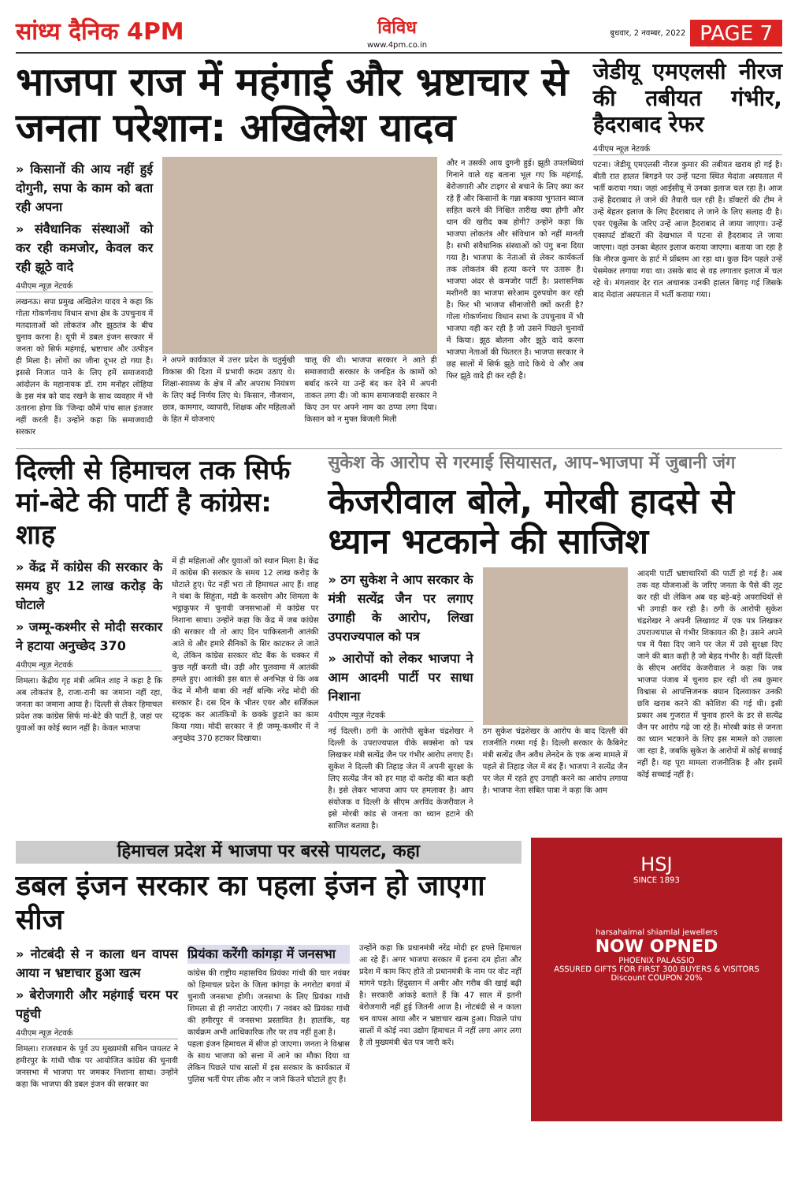सांध्य दैनिक 4PM
विविध
www.4pm.co.in
बुधवार, 2 नवम्बर, 2022 PAGE 7
भाजपा राज में महंगाई और भ्रष्टाचार से जनता परेशान: अखिलेश यादव
» किसानों की आय नहीं हुई दोगुनी, सपा के काम को बता रही अपना
» संवैधानिक संस्थाओं को कर रही कमजोर, केवल कर रही झूठे वादे
4पीएम न्यूज़ नेटवर्क
लखनऊ। सपा प्रमुख अखिलेश यादव ने कहा कि गोला गोकर्णनाथ विधान सभा क्षेत्र के उपचुनाव में मतदाताओं को लोकतंत्र और झूठतंत्र के बीच चुनाव करना है। यूपी में डबल इंजन सरकार में जनता को सिर्फ महंगाई, भ्रष्टाचार और उत्पीड़न ही मिला है। लोगों का जीना दूभर हो गया है। इससे निजात पाने के लिए हमें समाजवादी आंदोलन के महानायक डॉ. राम मनोहर लोहिया के इस मंत्र को याद रखने के साथ व्यवहार में भी उतारना होगा कि 'जिन्दा कौमें पांच साल इंतजार नहीं करती हैं। उन्होंने कहा कि समाजवादी सरकार
ने अपने कार्यकाल में उत्तर प्रदेश के चतुर्मुखी विकास की दिशा में प्रभावी कदम उठाए थे। शिक्षा-स्वास्थ्य के क्षेत्र में और अपराध नियंत्रण के लिए कई निर्णय लिए थे। किसान, नौजवान, छात्र, कामगार, व्यापारी, शिक्षक और महिलाओं के हित में योजनाएं
चालू की थी। भाजपा सरकार ने आते ही समाजवादी सरकार के जनहित के कामों को बर्बाद करने या उन्हें बंद कर देने में अपनी ताकत लगा दी। जो काम समाजवादी सरकार ने किए उन पर अपने नाम का ठप्पा लगा दिया। किसान को न मुफ्त बिजली मिली
और न उसकी आय दुगनी हुई। झूठी उपलब्धियां गिनाने वाले यह बताना भूल गए कि महंगाई, बेरोजगारी और टाइगर से बचाने के लिए क्या कर रहे हैं और किसानों के गन्ना बकाया भुगतान ब्याज सहित करने की निश्चित तारीख क्या होगी और धान की खरीद कब होगी? उन्होंने कहा कि भाजपा लोकतंत्र और संविधान को नहीं मानती है। सभी संवैधानिक संस्थाओं को पंगु बना दिया गया है। भाजपा के नेताओं से लेकर कार्यकर्ता तक लोकतंत्र की हत्या करने पर उतारू है। भाजपा अंदर से कमजोर पार्टी है। प्रशासनिक मशीनरी का भाजपा सरेआम दुरुपयोग कर रही है। फिर भी भाजपा सीनाजोरी क्यों करती है? गोला गोकर्णनाथ विधान सभा के उपचुनाव में भी भाजपा वही कर रही है जो उसने पिछले चुनावों में किया। झूठ बोलना और झूठे वादे करना भाजपा नेताओं की फितरत है। भाजपा सरकार ने छह सालों में सिर्फ झूठे वादे किये थे और अब फिर झूठे वादे ही कर रही है।
जेडीयू एमएलसी नीरज की तबीयत गंभीर, हैदराबाद रेफर
4पीएम न्यूज़ नेटवर्क
पटना। जेडीयू एमएलसी नीरज कुमार की तबीयत खराब हो गई है। बीती रात हालत बिगड़ने पर उन्हें पटना स्थित मेदांता अस्पताल में भर्ती कराया गया। जहां आईसीयू में उनका इलाज चल रहा है। आज उन्हें हैदराबाद ले जाने की तैयारी चल रही है। डॉक्टरों की टीम ने उन्हें बेहतर इलाज के लिए हैदराबाद ले जाने के लिए सलाह दी है। एयर एंबुलेंस के जरिए उन्हें आज हैदराबाद ले जाया जाएगा। उन्हें एक्सपर्ट डॉक्टरों की देखभाल में पटना से हैदराबाद ले जाया जाएगा। वहां उनका बेहतर इलाज कराया जाएगा। बताया जा रहा है कि नीरज कुमार के हार्ट में प्रॉब्लम आ रहा था। कुछ दिन पहले उन्हें पेसमेकर लगाया गया था। उसके बाद से वह लगातार इलाज में चल रहे थे। मंगलवार देर रात अचानक उनकी हालत बिगड़ गई जिसके बाद मेदांता अस्पताल में भर्ती कराया गया।
दिल्ली से हिमाचल तक सिर्फ मां-बेटे की पार्टी है कांग्रेस: शाह
» केंद्र में कांग्रेस की सरकार के समय हुए 12 लाख करोड़ के घोटाले
» जम्मू-कश्मीर से मोदी सरकार ने हटाया अनुच्छेद 370
4पीएम न्यूज़ नेटवर्क
शिमला। केंद्रीय गृह मंत्री अमित शाह ने कहा है कि अब लोकतंत्र है, राजा-रानी का जमाना नहीं रहा, जनता का जमाना आया है। दिल्ली से लेकर हिमाचल प्रदेश तक कांग्रेस सिर्फ मां-बेटे की पार्टी है, जहां पर युवाओं का कोई स्थान नहीं है। केवल भाजपा
में ही महिलाओं और युवाओं को स्थान मिला है। केंद्र में कांग्रेस की सरकार के समय 12 लाख करोड़ के घोटाले हुए। पेट नहीं भरा तो हिमाचल आए हैं। शाह ने चंबा के सिहुंता, मंडी के करसोग और शिमला के भट्ठाकुफर में चुनावी जनसभाओं में कांग्रेस पर निशाना साधा। उन्होंने कहा कि केंद्र में जब कांग्रेस की सरकार थी तो आए दिन पाकिस्तानी आतंकी आते थे और हमारे सैनिकों के सिर काटकर ले जाते थे, लेकिन कांग्रेस सरकार वोट बैंक के चक्कर में कुछ नहीं करती थी। उड़ी और पुलवामा में आतंकी हमले हुए। आतंकी इस बात से अनभिज्ञ थे कि अब केंद्र में मौनी बाबा की नहीं बल्कि नरेंद्र मोदी की सरकार है। दस दिन के भीतर एयर और सर्जिकल स्ट्राइक कर आतंकियों के छक्के छुड़ाने का काम किया गया। मोदी सरकार ने ही जम्मू-कश्मीर में ने अनुच्छेद 370 हटाकर दिखाया।
सुकेश के आरोप से गरमाई सियासत, आप-भाजपा में जुबानी जंग
केजरीवाल बोले, मोरबी हादसे से ध्यान भटकाने की साजिश
» ठग सुकेश ने आप सरकार के मंत्री सत्येंद्र जैन पर लगाए उगाही के आरोप, लिखा उपराज्यपाल को पत्र
» आरोपों को लेकर भाजपा ने आम आदमी पार्टी पर साधा निशाना
4पीएम न्यूज़ नेटवर्क
नई दिल्ली। ठगी के आरोपी सुकेश चंद्रशेखर ने दिल्ली के उपराज्यपाल वीके सक्सेना को पत्र लिखकर मंत्री सत्येंद्र जैन पर गंभीर आरोप लगाए हैं। सुकेश ने दिल्ली की तिहाड़ जेल में अपनी सुरक्षा के लिए सत्येंद्र जैन को हर माह दो करोड़ की बात कही है। इसे लेकर भाजपा आप पर हमलावर है। आप संयोजक व दिल्ली के सीएम अरविंद केजरीवाल ने इसे मोरबी कांड से जनता का ध्यान हटाने की साजिश बताया है।
ठग सुकेश चंद्रशेखर के आरोप के बाद दिल्ली की राजनीति गरमा गई है। दिल्ली सरकार के कैबिनेट मंत्री सत्येंद्र जैन अवैध लेनदेन के एक अन्य मामले में पहले से तिहाड़ जेल में बंद हैं। भाजपा ने सत्येंद्र जैन पर जेल में रहते हुए उगाही करने का आरोप लगाया है। भाजपा नेता संबित पात्रा ने कहा कि आम
आदमी पार्टी भ्रष्टाचारियों की पार्टी हो गई है। अब तक वह योजनाओं के जरिए जनता के पैसे की लूट कर रही थी लेकिन अब वह बड़े-बड़े अपराधियों से भी उगाही कर रही है। ठगी के आरोपी सुकेश चंद्रशेखर ने अपनी लिखावट में एक पत्र लिखकर उपराज्यपाल से गंभीर शिकायत की है। उसने अपने पत्र में पैसा दिए जाने पर जेल में उसे सुरक्षा दिए जाने की बात कही है जो बेहद गंभीर है। वहीं दिल्ली के सीएम अरविंद केजरीवाल ने कहा कि जब भाजपा पंजाब में चुनाव हार रही थी तब कुमार विश्वास से आपत्तिजनक बयान दिलवाकर उनकी छवि खराब करने की कोशिश की गई थी। इसी प्रकार अब गुजरात में चुनाव हारने के डर से सत्येंद्र जैन पर आरोप गढ़े जा रहे हैं। मोरबी कांड से जनता का ध्यान भटकाने के लिए इस मामले को उछाला जा रहा है, जबकि सुकेश के आरोपों में कोई सच्चाई नहीं है। यह पूरा मामला राजनीतिक है और इसमें कोई सच्चाई नहीं है।
हिमाचल प्रदेश में भाजपा पर बरसे पायलट, कहा
डबल इंजन सरकार का पहला इंजन हो जाएगा सीज
» नोटबंदी से न काला धन वापस आया न भ्रष्टाचार हुआ खत्म
» बेरोजगारी और महंगाई चरम पर पहुंची
4पीएम न्यूज़ नेटवर्क
शिमला। राजस्थान के पूर्व उप मुख्यमंत्री सचिन पायलट ने हमीरपुर के गांधी चौक पर आयोजित कांग्रेस की चुनावी जनसभा में भाजपा पर जमकर निशाना साधा। उन्होंने कहा कि भाजपा की डबल इंजन की सरकार का
प्रियंका करेंगी कांगड़ा में जनसभा
कांग्रेस की राष्ट्रीय महासचिव प्रियंका गांधी की चार नवंबर को हिमाचल प्रदेश के जिला कांगड़ा के नगरोटा बगवां में चुनावी जनसभा होगी। जनसभा के लिए प्रियंका गांधी शिमला से ही नगरोटा जाएंगी। 7 नवंबर को प्रियंका गांधी की हमीरपुर में जनसभा प्रस्तावित है। हालांकि, यह कार्यक्रम अभी आधिकारिक तौर पर तय नहीं हुआ है।
पहला इंजन हिमाचल में सीज हो जाएगा। जनता ने विश्वास के साथ भाजपा को सत्ता में आने का मौका दिया था लेकिन पिछले पांच सालों में इस सरकार के कार्यकाल में पुलिस भर्ती पेपर लीक और न जाने कितने घोटाले हुए हैं।
उन्होंने कहा कि प्रधानमंत्री नरेंद्र मोदी हर हफ्ते हिमाचल आ रहे हैं। अगर भाजपा सरकार में इतना दम होता और प्रदेश में काम किए होते तो प्रधानमंत्री के नाम पर वोट नहीं मांगने पड़ते। हिंदुस्तान में अमीर और गरीब की खाई बढ़ी है। सरकारी आंकड़े बताते हैं कि 47 साल में इतनी बेरोजगारी नहीं हुई जितनी आज है। नोटबंदी से न काला धन वापस आया और न भ्रष्टाचार खत्म हुआ। पिछले पांच सालों में कोई नया उद्योग हिमाचल में नहीं लगा अगर लगा है तो मुख्यमंत्री श्वेत पत्र जारी करें।
HSJ
SINCE 1893
harsahaimal shiamlal jewellers
NOW OPNED
PHOENIX PALASSIO
ASSURED GIFTS FOR FIRST 300 BUYERS & VISITORS
Discount COUPON 20%